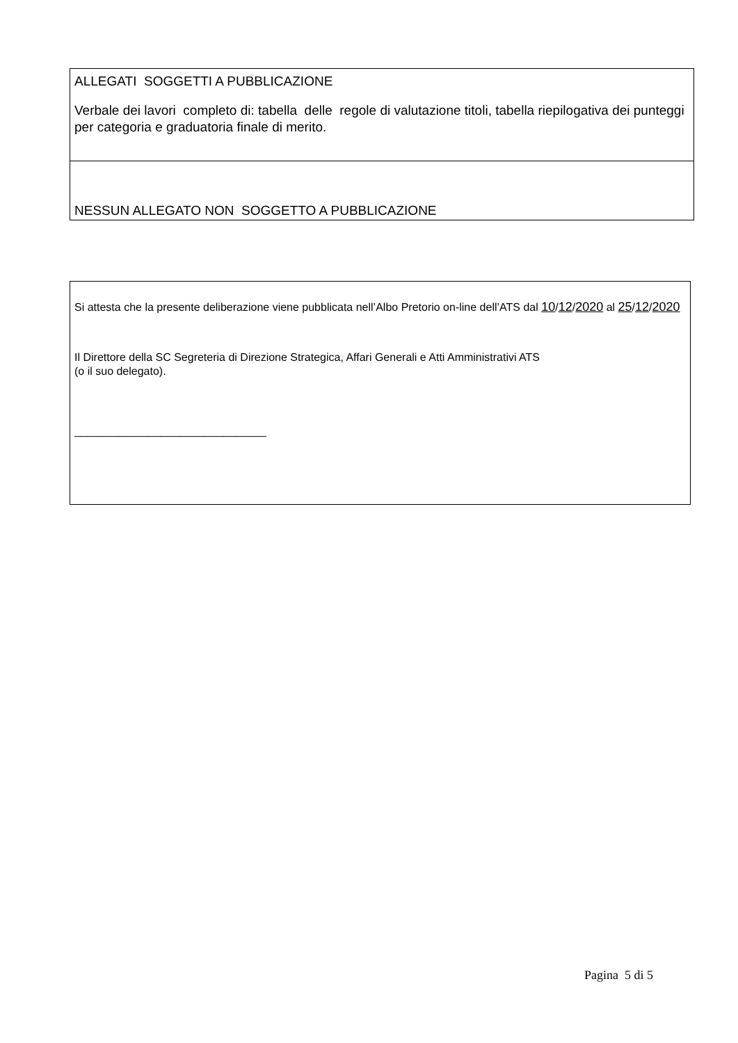ALLEGATI SOGGETTI A PUBBLICAZIONE
Verbale dei lavori completo di: tabella delle regole di valutazione titoli, tabella riepilogativa dei punteggi per categoria e graduatoria finale di merito.
NESSUN ALLEGATO NON SOGGETTO A PUBBLICAZIONE
Si attesta che la presente deliberazione viene pubblicata nell’Albo Pretorio on-line dell’ATS dal 10/12/2020 al 25/12/2020
Il Direttore della SC Segreteria di Direzione Strategica, Affari Generali e Atti Amministrativi ATS
(o il suo delegato).
_______________________________
Pagina 5 di 5